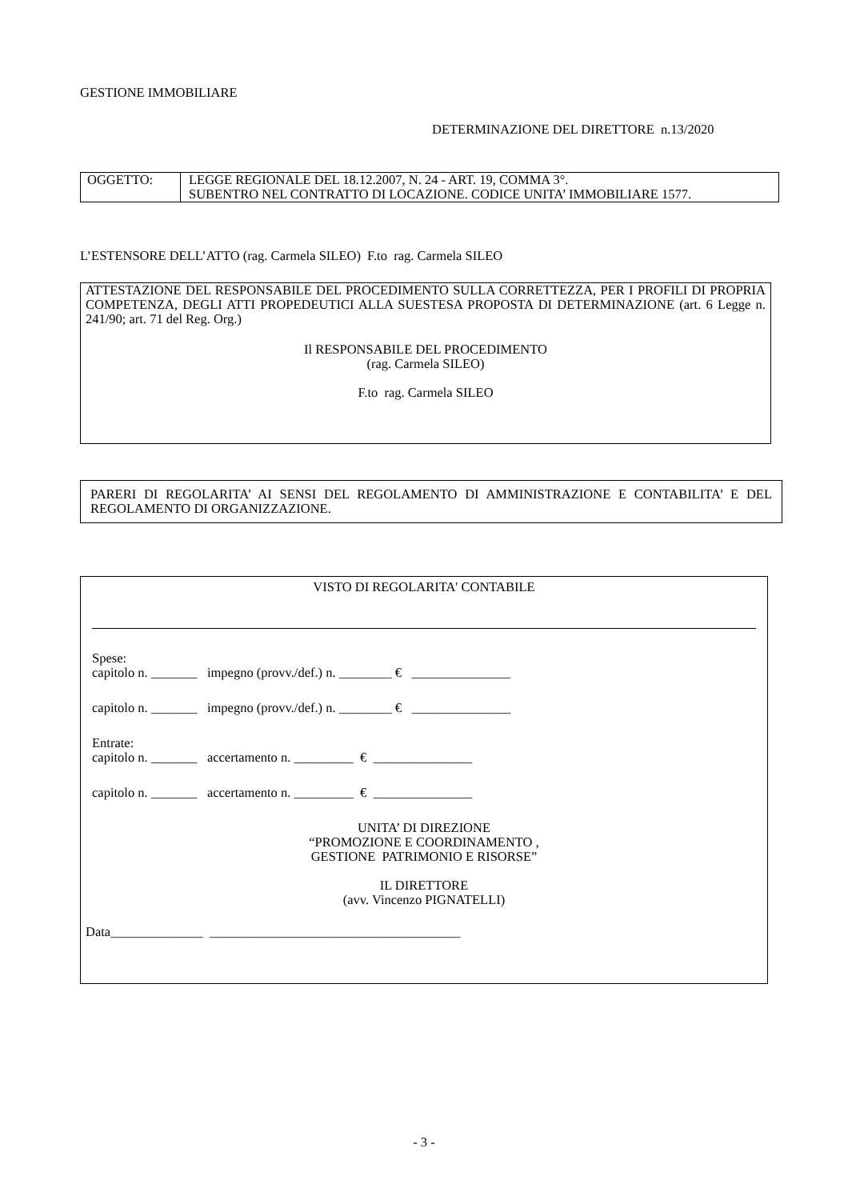GESTIONE IMMOBILIARE
DETERMINAZIONE DEL DIRETTORE n.13/2020
| OGGETTO: | LEGGE REGIONALE DEL 18.12.2007, N. 24 - ART. 19, COMMA 3°. SUBENTRO NEL CONTRATTO DI LOCAZIONE. CODICE UNITA’ IMMOBILIARE 1577. |
L’ESTENSORE DELL’ATTO (rag. Carmela SILEO) F.to rag. Carmela SILEO
ATTESTAZIONE DEL RESPONSABILE DEL PROCEDIMENTO SULLA CORRETTEZZA, PER I PROFILI DI PROPRIA COMPETENZA, DEGLI ATTI PROPEDEUTICI ALLA SUESTESA PROPOSTA DI DETERMINAZIONE (art. 6 Legge n. 241/90; art. 71 del Reg. Org.)
Il RESPONSABILE DEL PROCEDIMENTO
(rag. Carmela SILEO)
F.to rag. Carmela SILEO
PARERI DI REGOLARITA’ AI SENSI DEL REGOLAMENTO DI AMMINISTRAZIONE E CONTABILITA’ E DEL REGOLAMENTO DI ORGANIZZAZIONE.
VISTO DI REGOLARITA' CONTABILE
Spese:
capitolo n. _______ impegno (provv./def.) n. ________ € _______________
capitolo n. _______ impegno (provv./def.) n. ________ € _______________
Entrate:
capitolo n. _______ accertamento n. _________ € _______________
capitolo n. _______ accertamento n. _________ € _______________
UNITA’ DI DIREZIONE
“PROMOZIONE E COORDINAMENTO ,
GESTIONE PATRIMONIO E RISORSE”
IL DIRETTORE
(avv. Vincenzo PIGNATELLI)
Data______________ ______________________________________
- 3 -